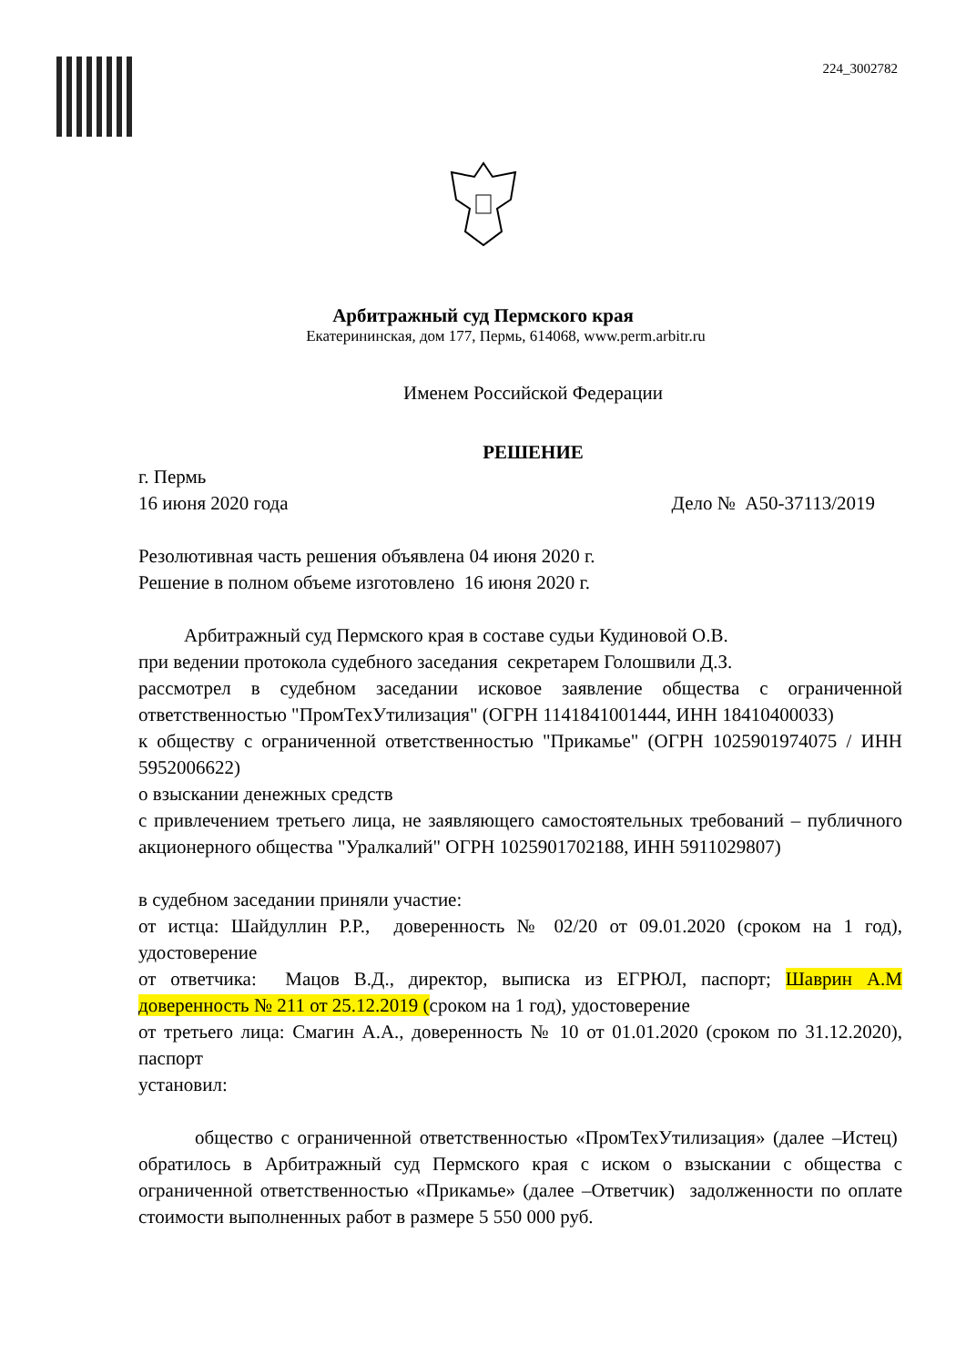224_3002782
Арбитражный суд Пермского края
Екатерининская, дом 177, Пермь, 614068, www.perm.arbitr.ru
Именем Российской Федерации
РЕШЕНИЕ
г. Пермь
16 июня 2020 года Дело № А50-37113/2019
Резолютивная часть решения объявлена 04 июня 2020 г.
Решение в полном объеме изготовлено 16 июня 2020 г.
Арбитражный суд Пермского края в составе судьи Кудиновой О.В.
при ведении протокола судебного заседания секретарем Голошвили Д.З.
рассмотрел в судебном заседании исковое заявление общества с ограниченной ответственностью "ПромТехУтилизация" (ОГРН 1141841001444, ИНН 18410400033)
к обществу с ограниченной ответственностью "Прикамье" (ОГРН 1025901974075 / ИНН 5952006622)
о взыскании денежных средств
с привлечением третьего лица, не заявляющего самостоятельных требований – публичного акционерного общества "Уралкалий" ОГРН 1025901702188, ИНН 5911029807)
в судебном заседании приняли участие:
от истца: Шайдуллин Р.Р., доверенность № 02/20 от 09.01.2020 (сроком на 1 год), удостоверение
от ответчика: Мацов В.Д., директор, выписка из ЕГРЮЛ, паспорт; Шаврин А.М доверенность № 211 от 25.12.2019 (сроком на 1 год), удостоверение
от третьего лица: Смагин А.А., доверенность № 10 от 01.01.2020 (сроком по 31.12.2020), паспорт
установил:
общество с ограниченной ответственностью «ПромТехУтилизация» (далее –Истец) обратилось в Арбитражный суд Пермского края с иском о взыскании с общества с ограниченной ответственностью «Прикамье» (далее –Ответчик) задолженности по оплате стоимости выполненных работ в размере 5 550 000 руб.